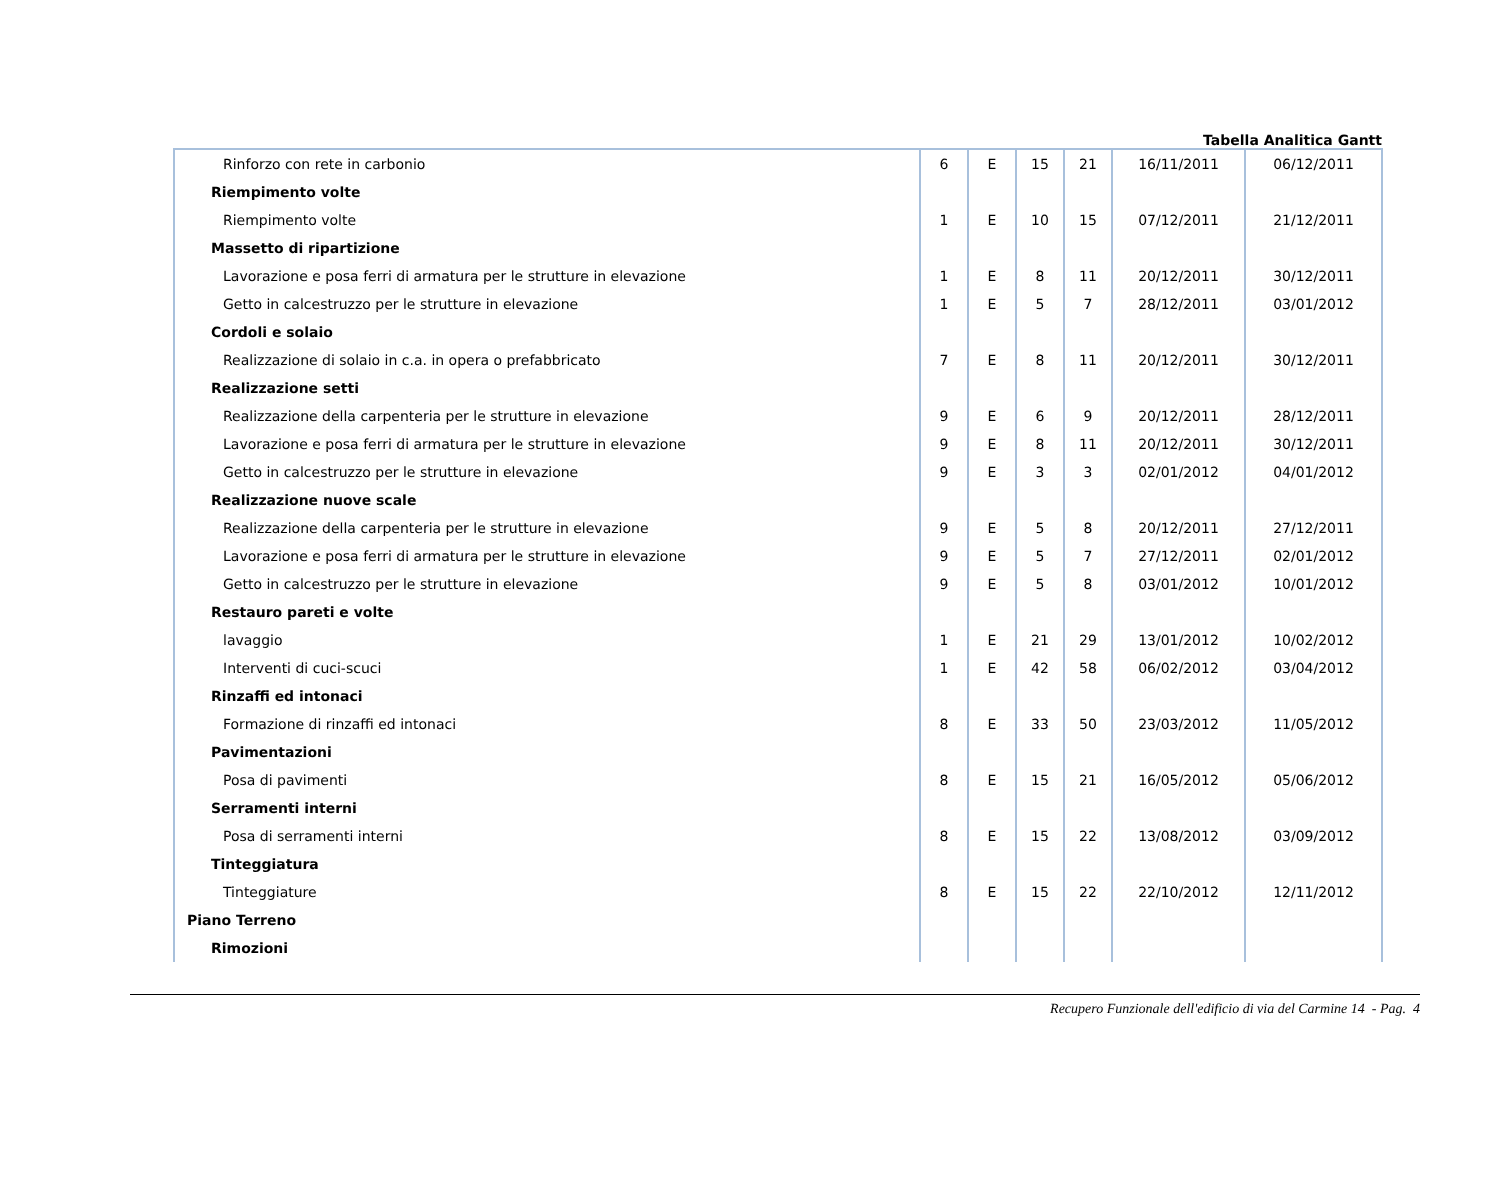Tabella Analitica Gantt
| Rinforzo con rete in carbonio | 6 | E | 15 | 21 | 16/11/2011 | 06/12/2011 |
| Riempimento volte | | | | | | |
| Riempimento volte | 1 | E | 10 | 15 | 07/12/2011 | 21/12/2011 |
| Massetto di ripartizione | | | | | | |
| Lavorazione e posa ferri di armatura per le strutture in elevazione | 1 | E | 8 | 11 | 20/12/2011 | 30/12/2011 |
| Getto in calcestruzzo per le strutture in elevazione | 1 | E | 5 | 7 | 28/12/2011 | 03/01/2012 |
| Cordoli e solaio | | | | | | |
| Realizzazione di solaio in c.a. in opera o prefabbricato | 7 | E | 8 | 11 | 20/12/2011 | 30/12/2011 |
| Realizzazione setti | | | | | | |
| Realizzazione della carpenteria per le strutture in elevazione | 9 | E | 6 | 9 | 20/12/2011 | 28/12/2011 |
| Lavorazione e posa ferri di armatura per le strutture in elevazione | 9 | E | 8 | 11 | 20/12/2011 | 30/12/2011 |
| Getto in calcestruzzo per le strutture in elevazione | 9 | E | 3 | 3 | 02/01/2012 | 04/01/2012 |
| Realizzazione nuove scale | | | | | | |
| Realizzazione della carpenteria per le strutture in elevazione | 9 | E | 5 | 8 | 20/12/2011 | 27/12/2011 |
| Lavorazione e posa ferri di armatura per le strutture in elevazione | 9 | E | 5 | 7 | 27/12/2011 | 02/01/2012 |
| Getto in calcestruzzo per le strutture in elevazione | 9 | E | 5 | 8 | 03/01/2012 | 10/01/2012 |
| Restauro pareti e volte | | | | | | |
| lavaggio | 1 | E | 21 | 29 | 13/01/2012 | 10/02/2012 |
| Interventi di cuci-scuci | 1 | E | 42 | 58 | 06/02/2012 | 03/04/2012 |
| Rinzaffi ed intonaci | | | | | | |
| Formazione di rinzaffi ed intonaci | 8 | E | 33 | 50 | 23/03/2012 | 11/05/2012 |
| Pavimentazioni | | | | | | |
| Posa di pavimenti | 8 | E | 15 | 21 | 16/05/2012 | 05/06/2012 |
| Serramenti interni | | | | | | |
| Posa di serramenti interni | 8 | E | 15 | 22 | 13/08/2012 | 03/09/2012 |
| Tinteggiatura | | | | | | |
| Tinteggiature | 8 | E | 15 | 22 | 22/10/2012 | 12/11/2012 |
| Piano Terreno | | | | | | |
| Rimozioni | | | | | | |
Recupero Funzionale dell'edificio di via del Carmine 14 - Pag. 4